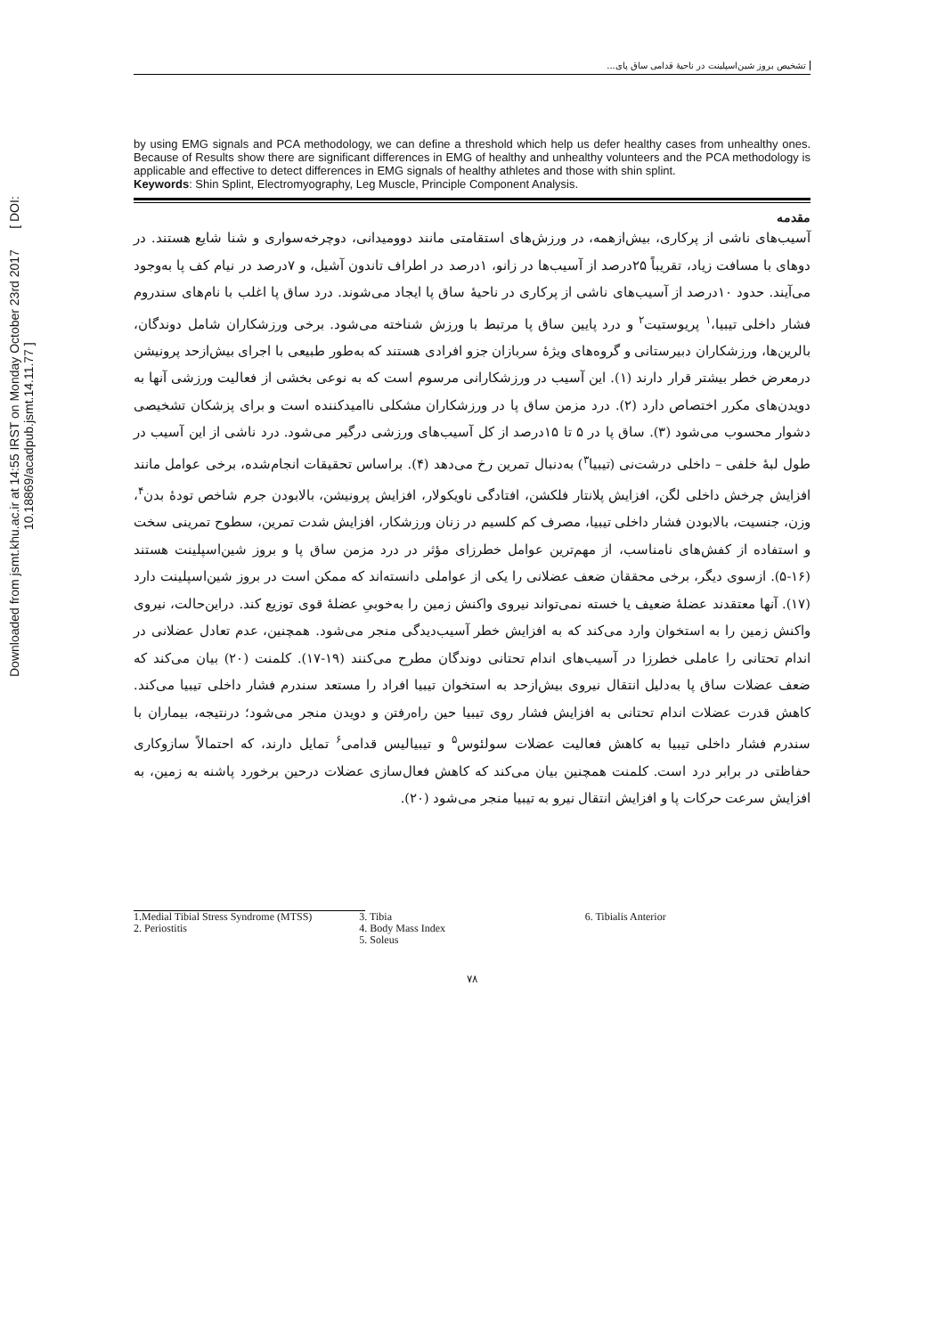Downloaded from jsmt.khu.ac.ir at 14:55 IRST on Monday October 23rd 2017 [ DOI: 10.18869/acadpub.jsmt.14.11.77 ]
تشخیص بروز شین‌اسپلینت در ناحیهٔ قدامی ساق پای...
by using EMG signals and PCA methodology, we can define a threshold which help us defer healthy cases from unhealthy ones. Because of Results show there are significant differences in EMG of healthy and unhealthy volunteers and the PCA methodology is applicable and effective to detect differences in EMG signals of healthy athletes and those with shin splint.
Keywords: Shin Splint, Electromyography, Leg Muscle, Principle Component Analysis.
مقدمه
آسیب‌های ناشی از پرکاری، بیش‌ازهمه، در ورزش‌های استقامتی مانند دوومیدانی، دوچرخه‌سواری و شنا شایع هستند. در دوهای با مسافت زیاد، تقریباً ۲۵درصد از آسیب‌ها در زانو، ۱درصد در اطراف تاندون آشیل، و ۷درصد در نیام کف پا به‌وجود می‌آیند. حدود ۱۰درصد از آسیب‌های ناشی از پرکاری در ناحیهٔ ساق پا ایجاد می‌شوند. درد ساق پا اغلب با نام‌های سندروم فشار داخلی تیبیا،<sup>۱</sup> پریوستیت<sup>۲</sup> و درد پایین ساق پا مرتبط با ورزش شناخته می‌شود. برخی ورزشکاران شامل دوندگان، بالرین‌ها، ورزشکاران دبیرستانی و گروه‌های ویژهٔ سربازان جزو افرادی هستند که به‌طور طبیعی با اجرای بیش‌ازحد پرونیشن درمعرض خطر بیشتر قرار دارند (۱). این آسیب در ورزشکارانی مرسوم است که به نوعی بخشی از فعالیت ورزشی آنها به دویدن‌های مکرر اختصاص دارد (۲). درد مزمن ساق پا در ورزشکاران مشکلی ناامیدکننده است و برای پزشکان تشخیصی دشوار محسوب می‌شود (۳). ساق پا در ۵ تا ۱۵درصد از کل آسیب‌های ورزشی درگیر می‌شود. درد ناشی از این آسیب در طول لبهٔ خلفی – داخلی درشت‌نی (تیبیا<sup>۳</sup>) به‌دنبال تمرین رخ می‌دهد (۴). براساس تحقیقات انجام‌شده، برخی عوامل مانند افزایش چرخش داخلی لگن، افزایش پلانتار فلکشن، افتادگی ناویکولار، افزایش پرونیشن، بالابودن جرم شاخص تودهٔ بدن<sup>۴</sup>، وزن، جنسیت، بالابودن فشار داخلی تیبیا، مصرف کم کلسیم در زنان ورزشکار، افزایش شدت تمرین، سطوح تمرینی سخت و استفاده از کفش‌های نامناسب، از مهم‌ترین عوامل خطرزای مؤثر در درد مزمن ساق پا و بروز شین‌اسپلینت هستند (۱۶-۵). ازسوی دیگر، برخی محققان ضعف عضلانی را یکی از عواملی دانسته‌اند که ممکن است در بروز شین‌اسپلینت دارد (۱۷). آنها معتقدند عضلهٔ ضعیف یا خسته نمی‌تواند نیروی واکنش زمین را به‌خوبیِ عضلهٔ قوی توزیع کند. دراین‌حالت، نیروی واکنش زمین را به استخوان وارد می‌کند که به افزایش خطر آسیب‌دیدگی منجر می‌شود. همچنین، عدم تعادل عضلانی در اندام تحتانی را عاملی خطرزا در آسیب‌های اندام تحتانی دوندگان مطرح می‌کنند (۱۹-۱۷). کلمنت (۲۰) بیان می‌کند که ضعف عضلات ساق پا به‌دلیل انتقال نیروی بیش‌ازحد به استخوان تیبیا افراد را مستعد سندرم فشار داخلی تیبیا می‌کند. کاهش قدرت عضلات اندام تحتانی به افزایش فشار روی تیبیا حین راه‌رفتن و دویدن منجر می‌شود؛ درنتیجه، بیماران با سندرم فشار داخلی تیبیا به کاهش فعالیت عضلات سولئوس<sup>۵</sup> و تیبیالیس قدامی<sup>۶</sup> تمایل دارند، که احتمالاً سازوکاری حفاظتی در برابر درد است. کلمنت همچنین بیان می‌کند که کاهش فعال‌سازی عضلات درحین برخورد پاشنه به زمین، به افزایش سرعت حرکات پا و افزایش انتقال نیرو به تیبیا منجر می‌شود (۲۰).
1.Medial Tibial Stress Syndrome (MTSS)
2. Periostitis
3. Tibia
4. Body Mass Index
5. Soleus
6. Tibialis Anterior
۷۸